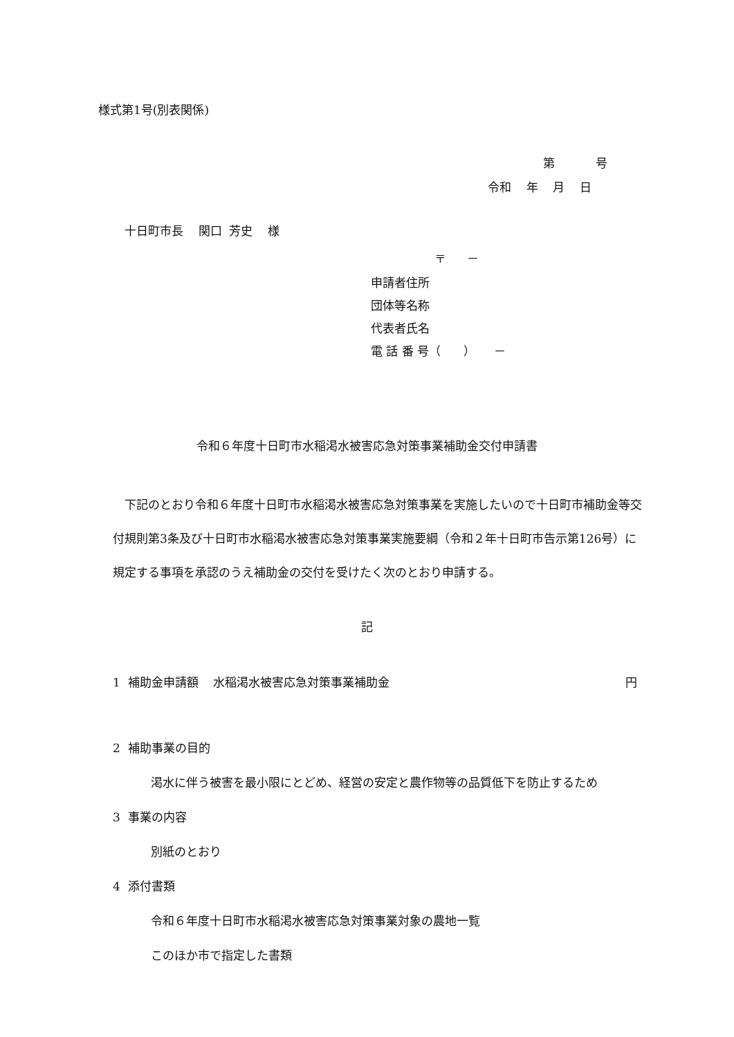様式第1号(別表関係)
第 号
令和 年 月 日
十日町市長 関口 芳史 様
〒 －
申請者住所
団体等名称
代表者氏名
電 話 番 号（ ） －
令和６年度十日町市水稲渇水被害応急対策事業補助金交付申請書
下記のとおり令和６年度十日町市水稲渇水被害応急対策事業を実施したいので十日町市補助金等交付規則第3条及び十日町市水稲渇水被害応急対策事業実施要綱（令和２年十日町市告示第126号）に規定する事項を承認のうえ補助金の交付を受けたく次のとおり申請する。
記
1 補助金申請額 水稲渇水被害応急対策事業補助金 円
2 補助事業の目的
渇水に伴う被害を最小限にとどめ、経営の安定と農作物等の品質低下を防止するため
3 事業の内容
別紙のとおり
4 添付書類
令和６年度十日町市水稲渇水被害応急対策事業対象の農地一覧
このほか市で指定した書類